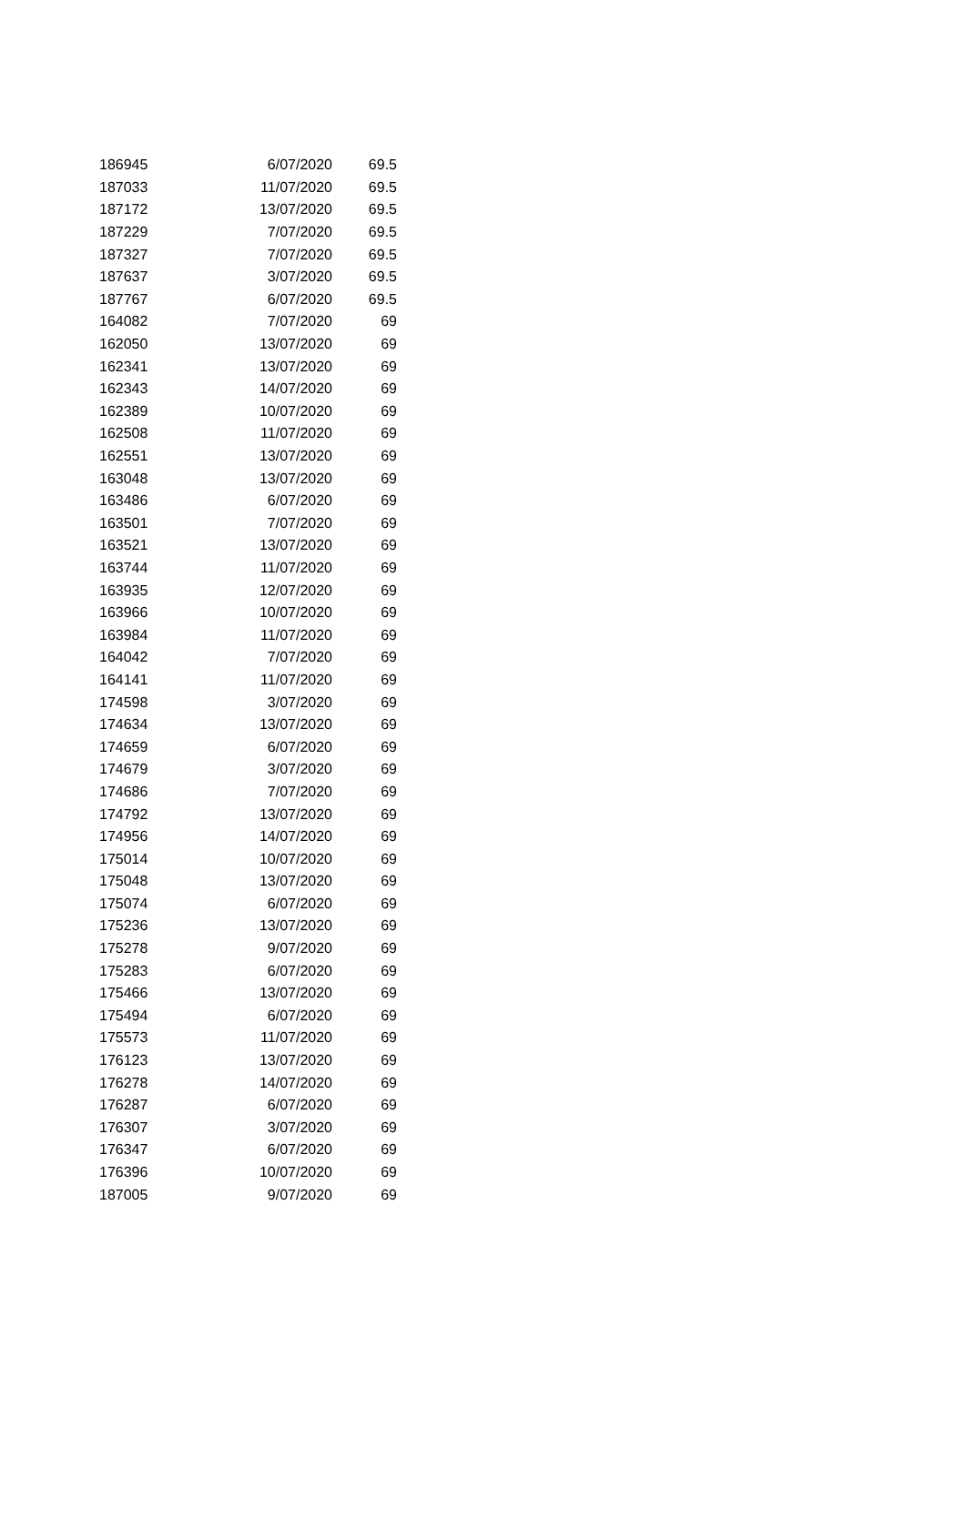| 186945 | 6/07/2020 | 69.5 |
| 187033 | 11/07/2020 | 69.5 |
| 187172 | 13/07/2020 | 69.5 |
| 187229 | 7/07/2020 | 69.5 |
| 187327 | 7/07/2020 | 69.5 |
| 187637 | 3/07/2020 | 69.5 |
| 187767 | 6/07/2020 | 69.5 |
| 164082 | 7/07/2020 | 69 |
| 162050 | 13/07/2020 | 69 |
| 162341 | 13/07/2020 | 69 |
| 162343 | 14/07/2020 | 69 |
| 162389 | 10/07/2020 | 69 |
| 162508 | 11/07/2020 | 69 |
| 162551 | 13/07/2020 | 69 |
| 163048 | 13/07/2020 | 69 |
| 163486 | 6/07/2020 | 69 |
| 163501 | 7/07/2020 | 69 |
| 163521 | 13/07/2020 | 69 |
| 163744 | 11/07/2020 | 69 |
| 163935 | 12/07/2020 | 69 |
| 163966 | 10/07/2020 | 69 |
| 163984 | 11/07/2020 | 69 |
| 164042 | 7/07/2020 | 69 |
| 164141 | 11/07/2020 | 69 |
| 174598 | 3/07/2020 | 69 |
| 174634 | 13/07/2020 | 69 |
| 174659 | 6/07/2020 | 69 |
| 174679 | 3/07/2020 | 69 |
| 174686 | 7/07/2020 | 69 |
| 174792 | 13/07/2020 | 69 |
| 174956 | 14/07/2020 | 69 |
| 175014 | 10/07/2020 | 69 |
| 175048 | 13/07/2020 | 69 |
| 175074 | 6/07/2020 | 69 |
| 175236 | 13/07/2020 | 69 |
| 175278 | 9/07/2020 | 69 |
| 175283 | 6/07/2020 | 69 |
| 175466 | 13/07/2020 | 69 |
| 175494 | 6/07/2020 | 69 |
| 175573 | 11/07/2020 | 69 |
| 176123 | 13/07/2020 | 69 |
| 176278 | 14/07/2020 | 69 |
| 176287 | 6/07/2020 | 69 |
| 176307 | 3/07/2020 | 69 |
| 176347 | 6/07/2020 | 69 |
| 176396 | 10/07/2020 | 69 |
| 187005 | 9/07/2020 | 69 |